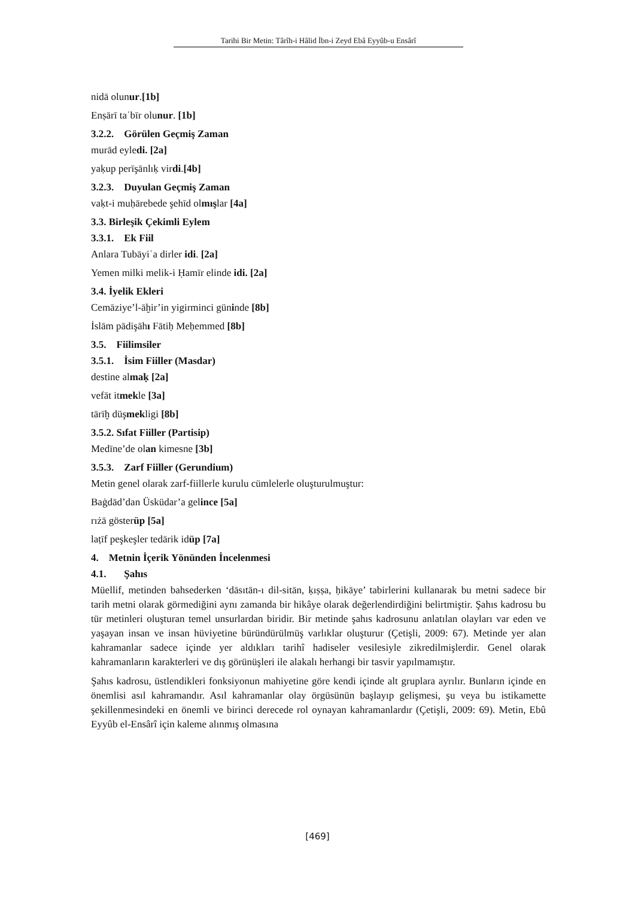Tarihi Bir Metin: Târîh-i Hâlid İbn-i Zeyd Ebâ Eyyûb-u Ensârî
nidā olunur.[1b]
Enṣārī taʿbīr olunur. [1b]
3.2.2. Görülen Geçmiş Zaman
murād eyledi. [2a]
yaḳup perīşānlıḳ virdi.[4b]
3.2.3. Duyulan Geçmiş Zaman
vaḳt-i muḥārebede şehīd olmışlar [4a]
3.3. Birleşik Çekimli Eylem
3.3.1. Ek Fiil
Anlara Tubāyiʿa dirler idi. [2a]
Yemen milki melik-i Ḥamīr elinde idi. [2a]
3.4. İyelik Ekleri
Cemāziye’l-āḫir’in yigirminci güninde [8b]
İslām pādişāhı Fātiḥ Meḥemmed [8b]
3.5. Fiilimsiler
3.5.1. İsim Fiiller (Masdar)
destine almaḳ [2a]
vefāt itmekle [3a]
tārīḫ düşmekligi [8b]
3.5.2. Sıfat Fiiller (Partisip)
Medīne’de olan kimesne [3b]
3.5.3. Zarf Fiiller (Gerundium)
Metin genel olarak zarf-fiillerle kurulu cümlelerle oluşturulmuştur:
Baġdād’dan Üsküdar’a gelince [5a]
rıżā gösterüp [5a]
laṭīf peşkeşler tedārik idüp [7a]
4. Metnin İçerik Yönünden İncelenmesi
4.1. Şahıs
Müellif, metinden bahsederken ‘dāsıtān-ı dil-sitān, ḳıṣṣa, ḥikāye’ tabirlerini kullanarak bu metni sadece bir tarih metni olarak görmediğini aynı zamanda bir hikâye olarak değerlendirdiğini belirtmiştir. Şahıs kadrosu bu tür metinleri oluşturan temel unsurlardan biridir. Bir metinde şahıs kadrosunu anlatılan olayları var eden ve yaşayan insan ve insan hüviyetine büründürülmüş varlıklar oluşturur (Çetişli, 2009: 67). Metinde yer alan kahramanlar sadece içinde yer aldıkları tarihî hadiseler vesilesiyle zikredilmişlerdir. Genel olarak kahramanların karakterleri ve dış görünüşleri ile alakalı herhangi bir tasvir yapılmamıştır.
Şahıs kadrosu, üstlendikleri fonksiyonun mahiyetine göre kendi içinde alt gruplara ayrılır. Bunların içinde en önemlisi asıl kahramandır. Asıl kahramanlar olay örgüsünün başlayıp gelişmesi, şu veya bu istikamette şekillenmesindeki en önemli ve birinci derecede rol oynayan kahramanlardır (Çetişli, 2009: 69). Metin, Ebû Eyyûb el-Ensârî için kaleme alınmış olmasına
[469]